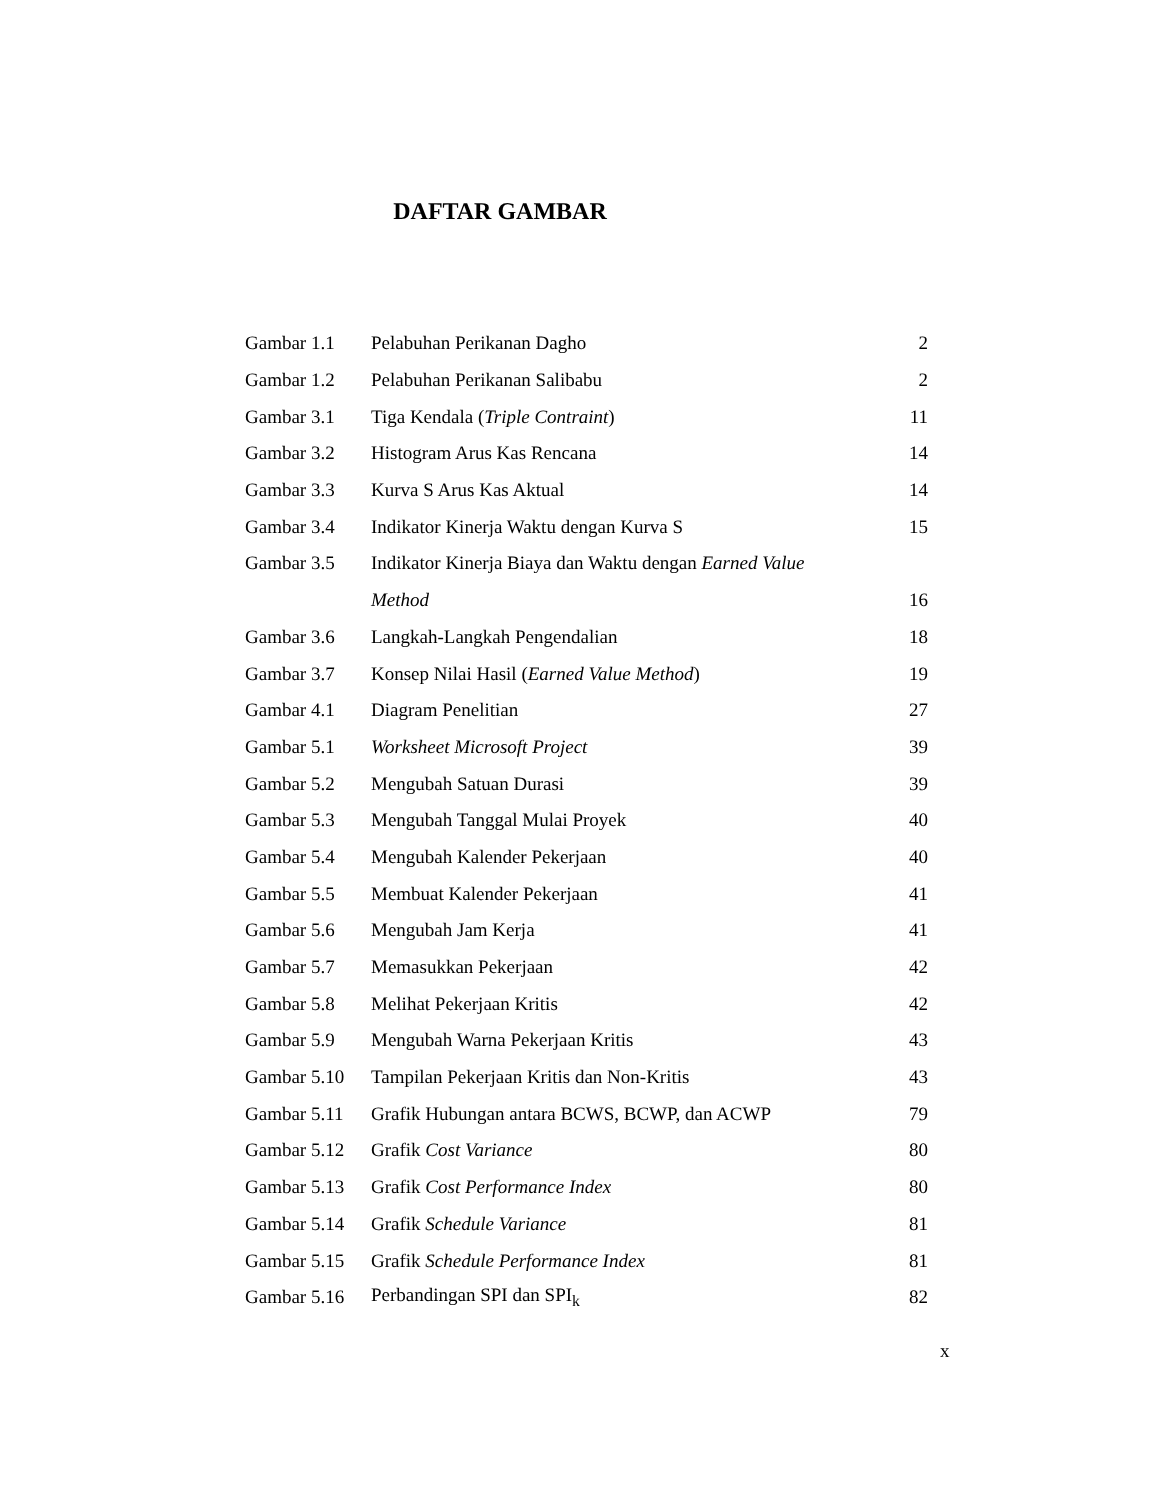DAFTAR GAMBAR
| Gambar 1.1 | Pelabuhan Perikanan Dagho | 2 |
| Gambar 1.2 | Pelabuhan Perikanan Salibabu | 2 |
| Gambar 3.1 | Tiga Kendala ( Triple Contraint ) | 11 |
| Gambar 3.2 | Histogram Arus Kas Rencana | 14 |
| Gambar 3.3 | Kurva S Arus Kas Aktual | 14 |
| Gambar 3.4 | Indikator Kinerja Waktu dengan Kurva S | 15 |
| Gambar 3.5 | Indikator Kinerja Biaya dan Waktu dengan Earned Value | |
| | Method | 16 |
| Gambar 3.6 | Langkah-Langkah Pengendalian | 18 |
| Gambar 3.7 | Konsep Nilai Hasil ( Earned Value Method ) | 19 |
| Gambar 4.1 | Diagram Penelitian | 27 |
| Gambar 5.1 | Worksheet Microsoft Project | 39 |
| Gambar 5.2 | Mengubah Satuan Durasi | 39 |
| Gambar 5.3 | Mengubah Tanggal Mulai Proyek | 40 |
| Gambar 5.4 | Mengubah Kalender Pekerjaan | 40 |
| Gambar 5.5 | Membuat Kalender Pekerjaan | 41 |
| Gambar 5.6 | Mengubah Jam Kerja | 41 |
| Gambar 5.7 | Memasukkan Pekerjaan | 42 |
| Gambar 5.8 | Melihat Pekerjaan Kritis | 42 |
| Gambar 5.9 | Mengubah Warna Pekerjaan Kritis | 43 |
| Gambar 5.10 | Tampilan Pekerjaan Kritis dan Non-Kritis | 43 |
| Gambar 5.11 | Grafik Hubungan antara BCWS, BCWP, dan ACWP | 79 |
| Gambar 5.12 | Grafik Cost Variance | 80 |
| Gambar 5.13 | Grafik Cost Performance Index | 80 |
| Gambar 5.14 | Grafik Schedule Variance | 81 |
| Gambar 5.15 | Grafik Schedule Performance Index | 81 |
| Gambar 5.16 | Perbandingan SPI dan SPI<sub>k</sub> | 82 |
x